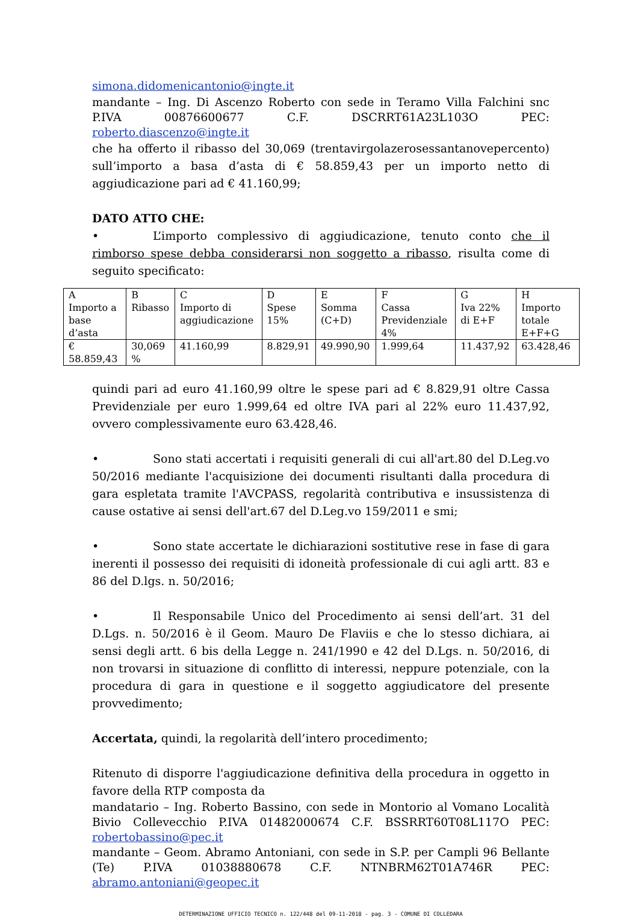simona.didomenicantonio@ingte.it
mandante – Ing. Di Ascenzo Roberto con sede in Teramo Villa Falchini snc P.IVA 00876600677 C.F. DSCRRT61A23L103O PEC: roberto.diascenzo@ingte.it
che ha offerto il ribasso del 30,069 (trentavirgolazerosessantanovepercento) sull’importo a basa d’asta di € 58.859,43 per un importo netto di aggiudicazione pari ad € 41.160,99;
DATO ATTO CHE:
• L’importo complessivo di aggiudicazione, tenuto conto che il rimborso spese debba considerarsi non soggetto a ribasso, risulta come di seguito specificato:
| A Importo a base d’asta | B Ribasso | C Importo di aggiudicazione | D Spese 15% | E Somma (C+D) | F Cassa Previdenziale 4% | G Iva 22% di E+F | H Importo totale E+F+G |
| € 58.859,43 | 30,069 % | 41.160,99 | 8.829,91 | 49.990,90 | 1.999,64 | 11.437,92 | 63.428,46 |
quindi pari ad euro 41.160,99 oltre le spese pari ad € 8.829,91 oltre Cassa Previdenziale per euro 1.999,64 ed oltre IVA pari al 22% euro 11.437,92, ovvero complessivamente euro 63.428,46.
• Sono stati accertati i requisiti generali di cui all'art.80 del D.Leg.vo 50/2016 mediante l'acquisizione dei documenti risultanti dalla procedura di gara espletata tramite l'AVCPASS, regolarità contributiva e insussistenza di cause ostative ai sensi dell'art.67 del D.Leg.vo 159/2011 e smi;
• Sono state accertate le dichiarazioni sostitutive rese in fase di gara inerenti il possesso dei requisiti di idoneità professionale di cui agli artt. 83 e 86 del D.lgs. n. 50/2016;
• Il Responsabile Unico del Procedimento ai sensi dell’art. 31 del D.Lgs. n. 50/2016 è il Geom. Mauro De Flaviis e che lo stesso dichiara, ai sensi degli artt. 6 bis della Legge n. 241/1990 e 42 del D.Lgs. n. 50/2016, di non trovarsi in situazione di conflitto di interessi, neppure potenziale, con la procedura di gara in questione e il soggetto aggiudicatore del presente provvedimento;
Accertata, quindi, la regolarità dell’intero procedimento;
Ritenuto di disporre l'aggiudicazione definitiva della procedura in oggetto in favore della RTP composta da
mandatario – Ing. Roberto Bassino, con sede in Montorio al Vomano Località Bivio Collevecchio P.IVA 01482000674 C.F. BSSRRT60T08L117O PEC: robertobassino@pec.it
mandante – Geom. Abramo Antoniani, con sede in S.P. per Campli 96 Bellante (Te) P.IVA 01038880678 C.F. NTNBRM62T01A746R PEC: abramo.antoniani@geopec.it
DETERMINAZIONE UFFICIO TECNICO n. 122/448 del 09-11-2018 - pag. 3 - COMUNE DI COLLEDARA